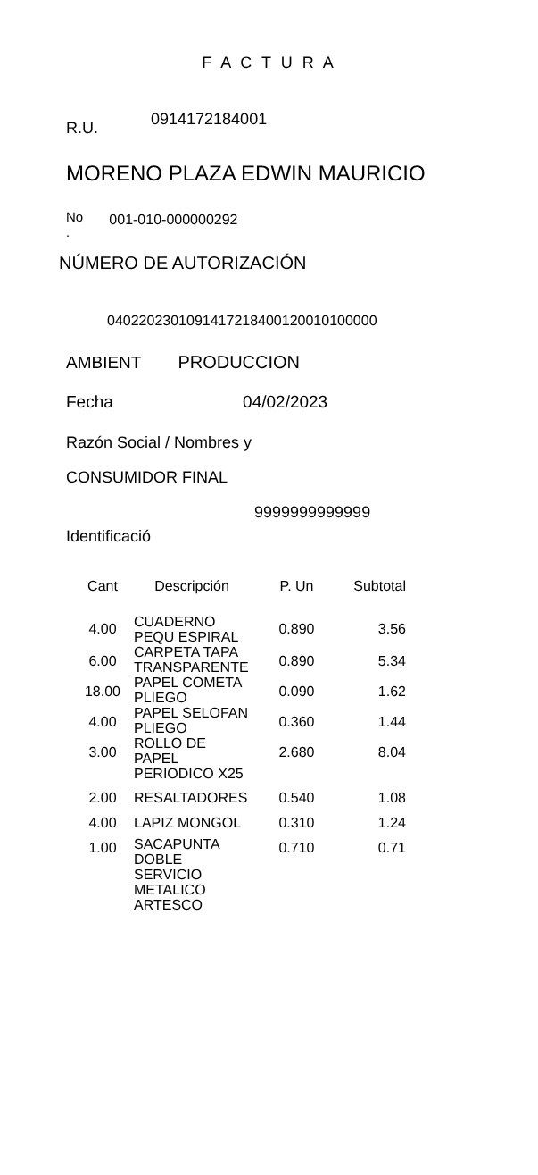F A C T U R A
R.U. 0914172184001
MORENO PLAZA EDWIN MAURICIO
No
. 001-010-000000292
NÚMERO DE AUTORIZACIÓN
0402202301091417218400120010100000
AMBIENT PRODUCCION
Fecha 04/02/2023
Razón Social / Nombres y
CONSUMIDOR FINAL
9999999999999
Identificació
| Cant | Descripción | P. Un | Subtotal |
| --- | --- | --- | --- |
| 4.00 | CUADERNO PEQU ESPIRAL | 0.890 | 3.56 |
| 6.00 | CARPETA TAPA TRANSPARENTE | 0.890 | 5.34 |
| 18.00 | PAPEL COMETA PLIEGO | 0.090 | 1.62 |
| 4.00 | PAPEL SELOFAN PLIEGO | 0.360 | 1.44 |
| 3.00 | ROLLO DE PAPEL PERIODICO X25 | 2.680 | 8.04 |
| 2.00 | RESALTADORES | 0.540 | 1.08 |
| 4.00 | LAPIZ MONGOL | 0.310 | 1.24 |
| 1.00 | SACAPUNTA DOBLE SERVICIO METALICO ARTESCO | 0.710 | 0.71 |